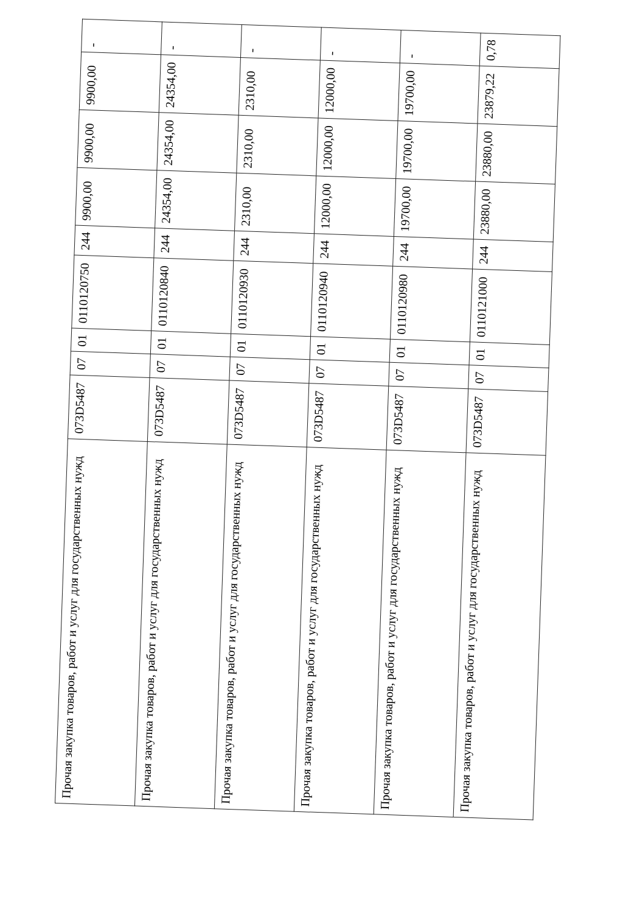| Прочая закупка товаров, работ и услуг для государственных нужд | 073D5487 | 07 | 01 | 0110120750 | 244 | 9900,00 | 9900,00 | 9900,00 | - |
| Прочая закупка товаров, работ и услуг для государственных нужд | 073D5487 | 07 | 01 | 0110120840 | 244 | 24354,00 | 24354,00 | 24354,00 | - |
| Прочая закупка товаров, работ и услуг для государственных нужд | 073D5487 | 07 | 01 | 0110120930 | 244 | 2310,00 | 2310,00 | 2310,00 | - |
| Прочая закупка товаров, работ и услуг для государственных нужд | 073D5487 | 07 | 01 | 0110120940 | 244 | 12000,00 | 12000,00 | 12000,00 | - |
| Прочая закупка товаров, работ и услуг для государственных нужд | 073D5487 | 07 | 01 | 0110120980 | 244 | 19700,00 | 19700,00 | 19700,00 | - |
| Прочая закупка товаров, работ и услуг для государственных нужд | 073D5487 | 07 | 01 | 0110121000 | 244 | 23880,00 | 23880,00 | 23879,22 | 0,78 |